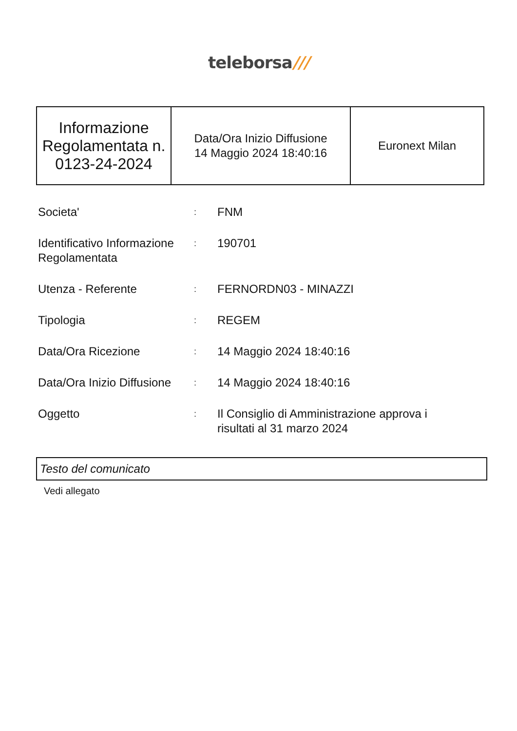teleborsa///
| Informazione Regolamentata n. 0123-24-2024 | Data/Ora Inizio Diffusione 14 Maggio 2024 18:40:16 | Euronext Milan |
| Societa' | : | FNM |
| Identificativo Informazione Regolamentata | : | 190701 |
| Utenza - Referente | : | FERNORDN03 - MINAZZI |
| Tipologia | : | REGEM |
| Data/Ora Ricezione | : | 14 Maggio 2024 18:40:16 |
| Data/Ora Inizio Diffusione | : | 14 Maggio 2024 18:40:16 |
| Oggetto | : | Il Consiglio di Amministrazione approva i risultati al 31 marzo 2024 |
Testo del comunicato
Vedi allegato